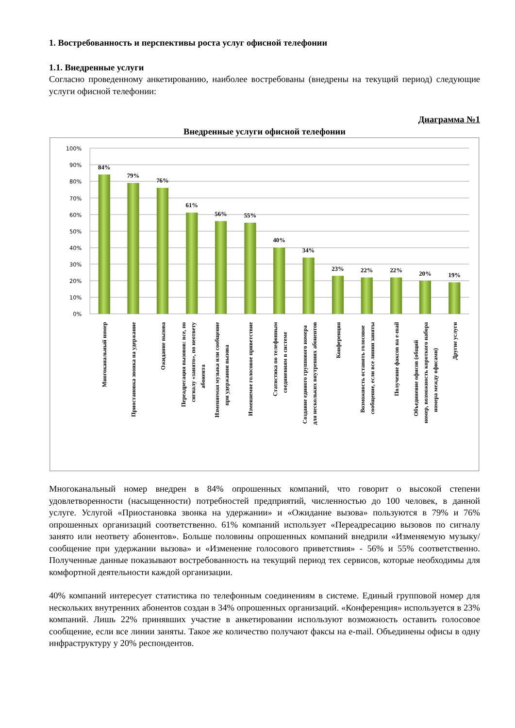1. Востребованность и перспективы роста услуг офисной телефонии
1.1. Внедренные услуги
Согласно проведенному анкетированию, наиболее востребованы (внедрены на текущий период) следующие услуги офисной телефонии:
Диаграмма №1
Внедренные услуги офисной телефонии
100%
90%
80%
70%
60%
50%
40%
30%
20%
10%
0%
84%
79%
76%
61%
56%
55%
40%
34%
23%
22%
22%
20%
19%
Многоканальный номер
Приостановка звонка на удержание
Ожидание вызова
Переадресация вызовов: все, по
сигналу «занято», по неответу
абонента
Изменяемая музыка или сообщение
при удержании вызова
Изменяемое голосовое приветствие
Статистика по телефонным
соединениям в системе
Создание единого группового номера
для нескольких внутренних абонентов
Конференция
Возможность оставить голосовое
сообщение, если все линии заняты
Получение факсов на e-mail
Объединение офисов (общий
номер, возможность короткого набора
номера между офисами)
Другие услуги
Многоканальный номер внедрен в 84% опрошенных компаний, что говорит о высокой степени удовлетворенности (насыщенности) потребностей предприятий, численностью до 100 человек, в данной услуге. Услугой «Приостановка звонка на удержании» и «Ожидание вызова» пользуются в 79% и 76% опрошенных организаций соответственно. 61% компаний использует «Переадресацию вызовов по сигналу занято или неответу абонентов». Больше половины опрошенных компаний внедрили «Изменяемую музыку/сообщение при удержании вызова» и «Изменение голосового приветствия» - 56% и 55% соответственно. Полученные данные показывают востребованность на текущий период тех сервисов, которые необходимы для комфортной деятельности каждой организации.
40% компаний интересует статистика по телефонным соединениям в системе. Единый групповой номер для нескольких внутренних абонентов создан в 34% опрошенных организаций. «Конференция» используется в 23% компаний. Лишь 22% принявших участие в анкетировании используют возможность оставить голосовое сообщение, если все линии заняты. Такое же количество получают факсы на e-mail. Объединены офисы в одну инфраструктуру у 20% респондентов.